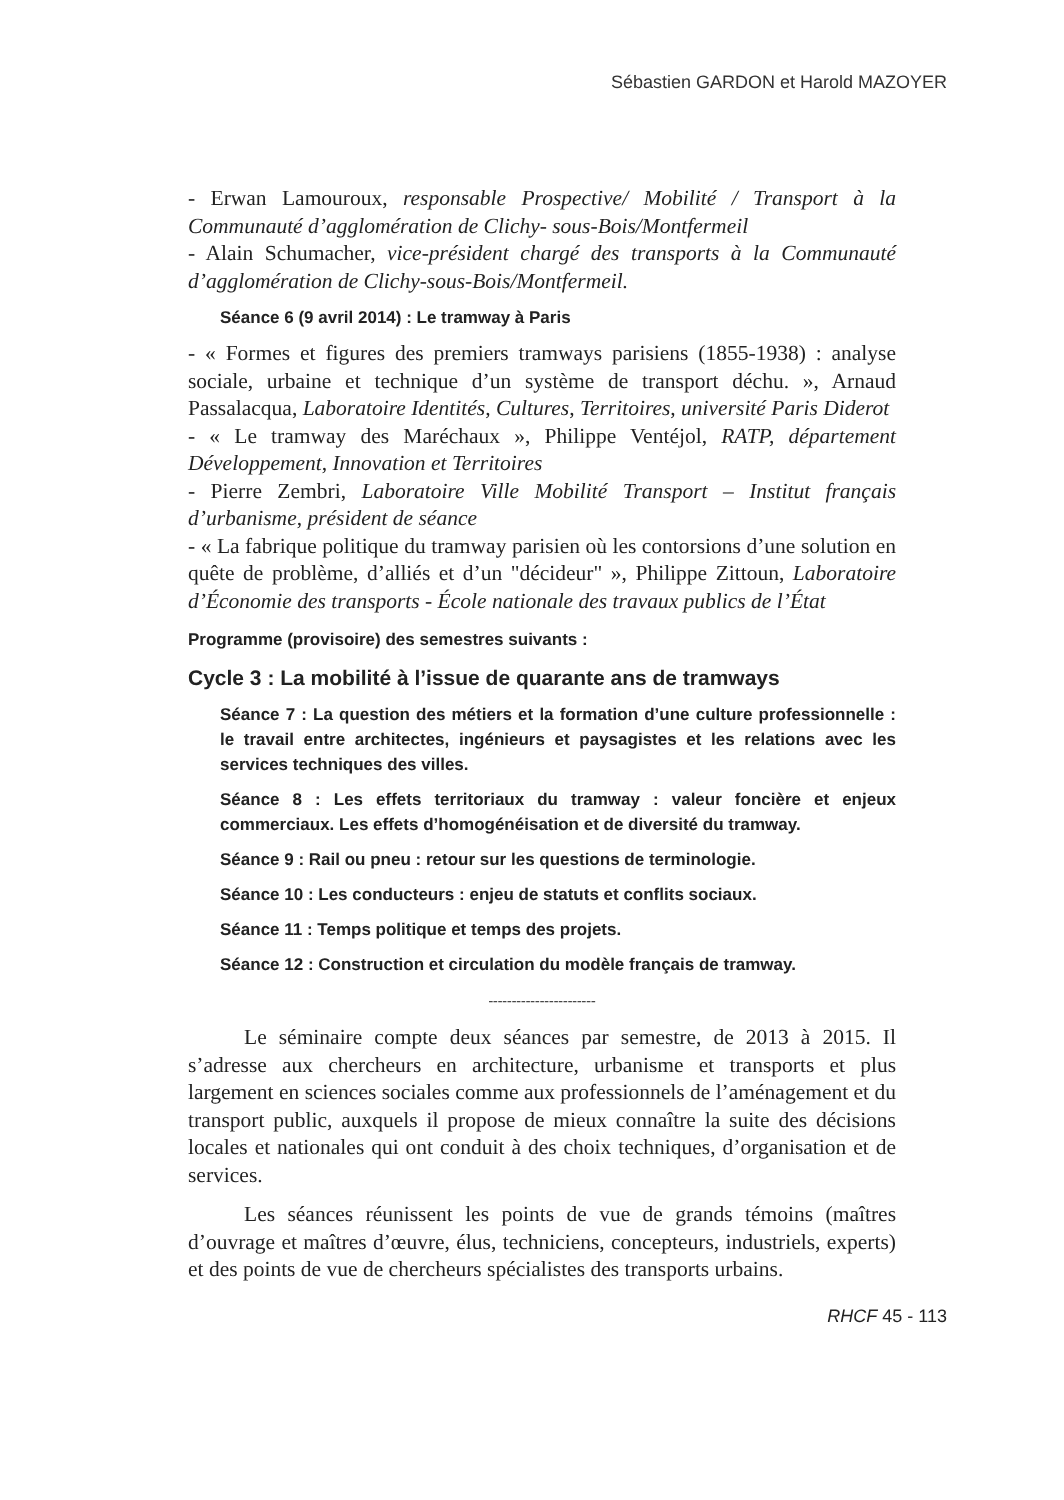Sébastien GARDON et Harold MAZOYER
- Erwan Lamouroux, responsable Prospective/ Mobilité / Transport à la Communauté d’agglomération de Clichy- sous-Bois/Montfermeil
- Alain Schumacher, vice-président chargé des transports à la Communauté d’agglomération de Clichy-sous-Bois/Montfermeil.
Séance 6 (9 avril 2014) : Le tramway à Paris
- « Formes et figures des premiers tramways parisiens (1855-1938) : analyse sociale, urbaine et technique d’un système de transport déchu. », Arnaud Passalacqua, Laboratoire Identités, Cultures, Territoires, université Paris Diderot
- « Le tramway des Maréchaux », Philippe Ventéjol, RATP, département Développement, Innovation et Territoires
- Pierre Zembri, Laboratoire Ville Mobilité Transport – Institut français d’urbanisme, président de séance
- « La fabrique politique du tramway parisien où les contorsions d’une solution en quête de problème, d’alliés et d’un "décideur" », Philippe Zittoun, Laboratoire d’Économie des transports - École nationale des travaux publics de l’État
Programme (provisoire) des semestres suivants :
Cycle 3 : La mobilité à l’issue de quarante ans de tramways
Séance 7 : La question des métiers et la formation d’une culture professionnelle : le travail entre architectes, ingénieurs et paysagistes et les relations avec les services techniques des villes.
Séance 8 : Les effets territoriaux du tramway : valeur foncière et enjeux commerciaux. Les effets d’homogénéisation et de diversité du tramway.
Séance 9 : Rail ou pneu : retour sur les questions de terminologie.
Séance 10 : Les conducteurs : enjeu de statuts et conflits sociaux.
Séance 11 : Temps politique et temps des projets.
Séance 12 : Construction et circulation du modèle français de tramway.
-----------------------
Le séminaire compte deux séances par semestre, de 2013 à 2015. Il s’adresse aux chercheurs en architecture, urbanisme et transports et plus largement en sciences sociales comme aux professionnels de l’aménagement et du transport public, auxquels il propose de mieux connaître la suite des décisions locales et nationales qui ont conduit à des choix techniques, d’organisation et de services.
Les séances réunissent les points de vue de grands témoins (maîtres d’ouvrage et maîtres d’œuvre, élus, techniciens, concepteurs, industriels, experts) et des points de vue de chercheurs spécialistes des transports urbains.
RHCF 45 - 113